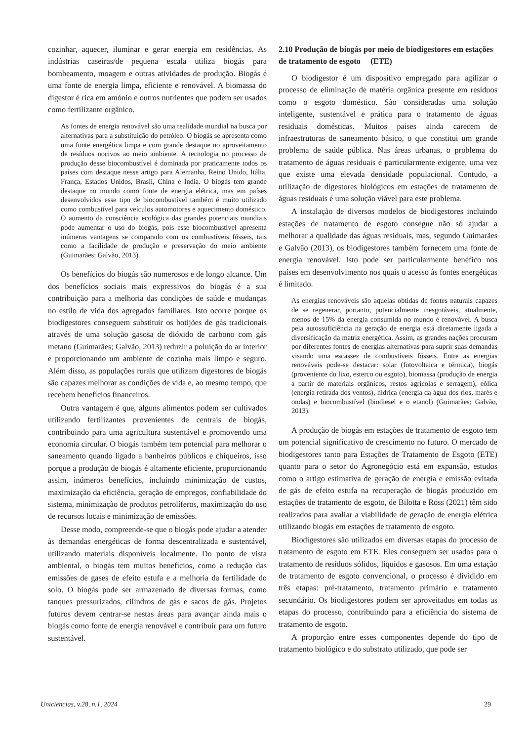cozinhar, aquecer, iluminar e gerar energia em residências. As indústrias caseiras/de pequena escala utiliza biogás para bombeamento, moagem e outras atividades de produção. Biogás é uma fonte de energia limpa, eficiente e renovável. A biomassa do digestor é rica em amónio e outros nutrientes que podem ser usados como fertilizante orgânico.
As fontes de energia renovável são uma realidade mundial na busca por alternativas para a substituição do petróleo. O biogás se apresenta como uma fonte energética limpa e com grande destaque no aproveitamento de resíduos nocivos ao meio ambiente. A tecnologia no processo de produção desse biocombustível é dominada por praticamente todos os países com destaque nesse artigo para Alemanha, Reino Unido, Itália, França, Estados Unidos, Brasil, China e Índia. O biogás tem grande destaque no mundo como fonte de energia elétrica, mas em países desenvolvidos esse tipo de biocombustível também é muito utilizado como combustível para veículos automotores e aquecimento doméstico. O aumento da consciência ecológica das grandes potenciais mundiais pode aumentar o uso do biogás, pois esse biocombustível apresenta inúmeras vantagens se comparado com os combustíveis fósseis, tais como a facilidade de produção e preservação do meio ambiente (Guimarães; Galvão, 2013).
Os benefícios do biogás são numerosos e de longo alcance. Um dos benefícios sociais mais expressivos do biogás é a sua contribuição para a melhoria das condições de saúde e mudanças no estilo de vida dos agregados familiares. Isto ocorre porque os biodigestores conseguem substituir os botijões de gás tradicionais através de uma solução gasosa de dióxido de carbono com gás metano (Guimarães; Galvão, 2013) reduzir a poluição do ar interior e proporcionando um ambiente de cozinha mais limpo e seguro. Além disso, as populações rurais que utilizam digestores de biogás são capazes melhorar as condições de vida e, ao mesmo tempo, que recebem benefícios financeiros.
Outra vantagem é que, alguns alimentos podem ser cultivados utilizando fertilizantes provenientes de centrais de biogás, contribuindo para uma agricultura sustentável e promovendo uma economia circular. O biogás também tem potencial para melhorar o saneamento quando ligado a banheiros públicos e chiqueiros, isso porque a produção de biogás é altamente eficiente, proporcionando assim, inúmeros benefícios, incluindo minimização de custos, maximização da eficiência, geração de empregos, confiabilidade do sistema, minimização de produtos petrolíferos, maximização do uso de recursos locais e minimização de emissões.
Desse modo, compreende-se que o biogás pode ajudar a atender às demandas energéticas de forma descentralizada e sustentável, utilizando materiais disponíveis localmente. Do ponto de vista ambiental, o biogás tem muitos benefícios, como a redução das emissões de gases de efeito estufa e a melhoria da fertilidade do solo. O biogás pode ser armazenado de diversas formas, como tanques pressurizados, cilindros de gás e sacos de gás. Projetos futuros devem centrar-se nestas áreas para avançar ainda mais o biogás como fonte de energia renovável e contribuir para um futuro sustentável.
2.10 Produção de biogás por meio de biodigestores em estações de tratamento de esgoto (ETE)
O biodigestor é um dispositivo empregado para agilizar o processo de eliminação de matéria orgânica presente em resíduos como o esgoto doméstico. São consideradas uma solução inteligente, sustentável e prática para o tratamento de águas residuais domésticas. Muitos países ainda carecem de infraestruturas de saneamento básico, o que constitui um grande problema de saúde pública. Nas áreas urbanas, o problema do tratamento de águas residuais é particularmente exigente, uma vez que existe uma elevada densidade populacional. Contudo, a utilização de digestores biológicos em estações de tratamento de águas residuais é uma solução viável para este problema.
A instalação de diversos modelos de biodigestores incluindo estações de tratamento de esgoto consegue não só ajudar a melhorar a qualidade das águas residuais, mas, segundo Guimarães e Galvão (2013), os biodigestores também fornecem uma fonte de energia renovável. Isto pode ser particularmente benéfico nos países em desenvolvimento nos quais o acesso às fontes energéticas é limitado.
As energias renováveis são aquelas obtidas de fontes naturais capazes de se regenerar, portanto, potencialmente inesgotáveis, atualmente, menos de 15% da energia consumida no mundo é renovável. A busca pela autossuficiência na geração de energia está diretamente ligada a diversificação da matriz energética. Assim, as grandes nações procuram por diferentes fontes de energias alternativas para suprir suas demandas visando uma escassez de combustíveis fósseis. Entre as energias renováveis pode-se destacar: solar (fotovoltaica e térmica), biogás (proveniente do lixo, esterco ou esgoto), biomassa (produção de energia a partir de materiais orgânicos, restos agrícolas e serragem), eólica (energia retirada dos ventos), hídrica (energia da água dos rios, marés e ondas) e biocombustível (biodiesel e o etanol) (Guimarães; Galvão, 2013).
A produção de biogás em estações de tratamento de esgoto tem um potencial significativo de crescimento no futuro. O mercado de biodigestores tanto para Estações de Tratamento de Esgoto (ETE) quanto para o setor do Agronegócio está em expansão, estudos como o artigo estimativa de geração de energia e emissão evitada de gás de efeito estufa na recuperação de biogás produzido em estações de tratamento de esgoto, de Bilotta e Ross (2021) têm sido realizados para avaliar a viabilidade de geração de energia elétrica utilizando biogás em estações de tratamento de esgoto.
Biodigestores são utilizados em diversas etapas do processo de tratamento de esgoto em ETE. Eles conseguem ser usados para o tratamento de resíduos sólidos, líquidos e gasosos. Em uma estação de tratamento de esgoto convencional, o processo é dividido em três etapas: pré-tratamento, tratamento primário e tratamento secundário. Os biodigestores podem ser aproveitados em todas as etapas do processo, contribuindo para a eficiência do sistema de tratamento de esgoto.
A proporção entre esses componentes depende do tipo de tratamento biológico e do substrato utilizado, que pode ser
Uniciencias, v.28, n.1, 2024 29